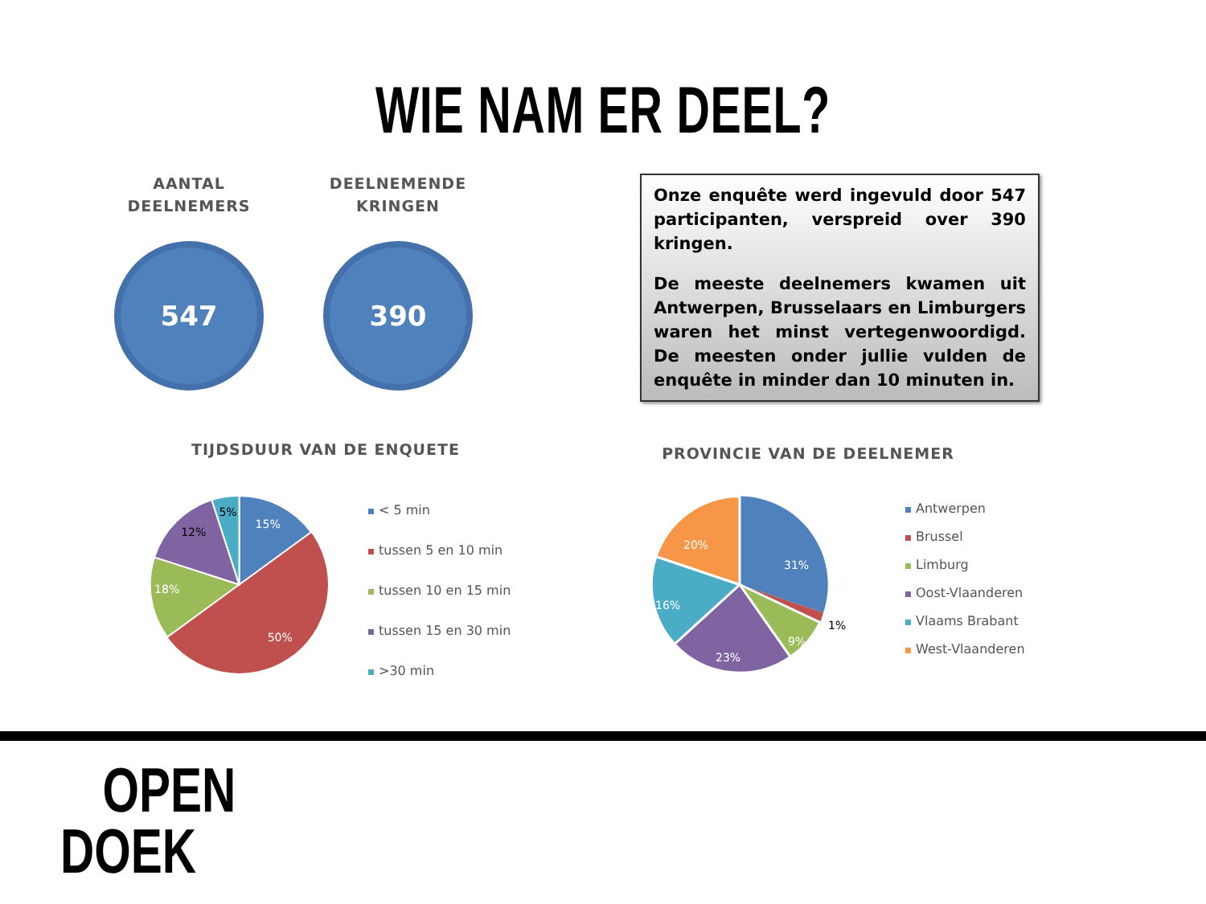WIE NAM ER DEEL?
AANTAL
DEELNEMERS
547
DEELNEMENDE
KRINGEN
390
Onze enquête werd ingevuld door 547 participanten, verspreid over 390 kringen.
De meeste deelnemers kwamen uit Antwerpen, Brusselaars en Limburgers waren het minst vertegenwoordigd. De meesten onder jullie vulden de enquête in minder dan 10 minuten in.
TIJDSDUUR VAN DE ENQUETE PROVINCIE VAN DE DEELNEMER
15%
50%
18%
12%
5%
< 5 min
tussen 5 en 10 min
tussen 10 en 15 min
tussen 15 en 30 min
>30 min
31%
1%
9%
23%
16%
20%
Antwerpen
Brussel
Limburg
Oost-Vlaanderen
Vlaams Brabant
West-Vlaanderen
OPEN
DOEK